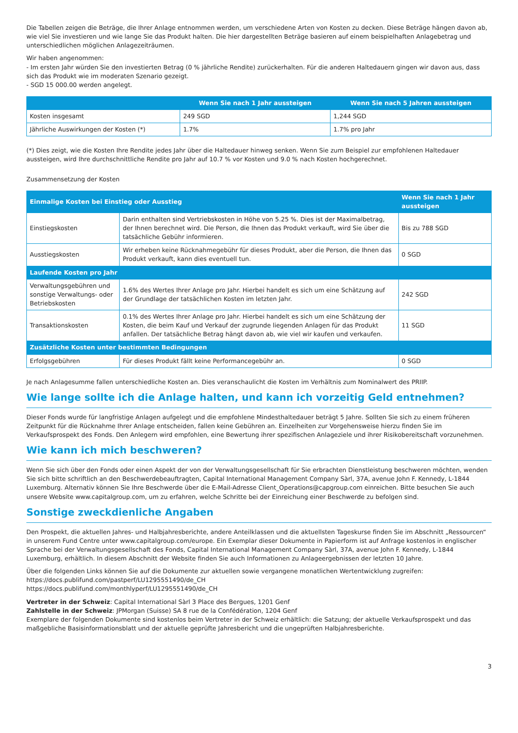Die Tabellen zeigen die Beträge, die Ihrer Anlage entnommen werden, um verschiedene Arten von Kosten zu decken. Diese Beträge hängen davon ab, wie viel Sie investieren und wie lange Sie das Produkt halten. Die hier dargestellten Beträge basieren auf einem beispielhaften Anlagebetrag und unterschiedlichen möglichen Anlagezeiträumen.
Wir haben angenommen:
- Im ersten Jahr würden Sie den investierten Betrag (0 % jährliche Rendite) zurückerhalten. Für die anderen Haltedauern gingen wir davon aus, dass sich das Produkt wie im moderaten Szenario gezeigt.
- SGD 15 000.00 werden angelegt.
| | Wenn Sie nach 1 Jahr aussteigen | Wenn Sie nach 5 Jahren aussteigen |
| --- | --- | --- |
| Kosten insgesamt | 249 SGD | 1,244 SGD |
| Jährliche Auswirkungen der Kosten (*) | 1.7% | 1.7% pro Jahr |
(*) Dies zeigt, wie die Kosten Ihre Rendite jedes Jahr über die Haltedauer hinweg senken. Wenn Sie zum Beispiel zur empfohlenen Haltedauer aussteigen, wird Ihre durchschnittliche Rendite pro Jahr auf 10.7 % vor Kosten und 9.0 % nach Kosten hochgerechnet.
Zusammensetzung der Kosten
| Einmalige Kosten bei Einstieg oder Ausstieg | | Wenn Sie nach 1 Jahr aussteigen |
| --- | --- | --- |
| Einstiegskosten | Darin enthalten sind Vertriebskosten in Höhe von 5.25 %. Dies ist der Maximalbetrag, der Ihnen berechnet wird. Die Person, die Ihnen das Produkt verkauft, wird Sie über die tatsächliche Gebühr informieren. | Bis zu 788 SGD |
| Ausstiegskosten | Wir erheben keine Rücknahmegebühr für dieses Produkt, aber die Person, die Ihnen das Produkt verkauft, kann dies eventuell tun. | 0 SGD |
| Laufende Kosten pro Jahr | | |
| Verwaltungsgebühren und sonstige Verwaltungs- oder Betriebskosten | 1.6% des Wertes Ihrer Anlage pro Jahr. Hierbei handelt es sich um eine Schätzung auf der Grundlage der tatsächlichen Kosten im letzten Jahr. | 242 SGD |
| Transaktionskosten | 0.1% des Wertes Ihrer Anlage pro Jahr. Hierbei handelt es sich um eine Schätzung der Kosten, die beim Kauf und Verkauf der zugrunde liegenden Anlagen für das Produkt anfallen. Der tatsächliche Betrag hängt davon ab, wie viel wir kaufen und verkaufen. | 11 SGD |
| Zusätzliche Kosten unter bestimmten Bedingungen | | |
| Erfolgsgebühren | Für dieses Produkt fällt keine Performancegebühr an. | 0 SGD |
Je nach Anlagesumme fallen unterschiedliche Kosten an. Dies veranschaulicht die Kosten im Verhältnis zum Nominalwert des PRIIP.
Wie lange sollte ich die Anlage halten, und kann ich vorzeitig Geld entnehmen?
Dieser Fonds wurde für langfristige Anlagen aufgelegt und die empfohlene Mindesthaltedauer beträgt 5 Jahre. Sollten Sie sich zu einem früheren Zeitpunkt für die Rücknahme Ihrer Anlage entscheiden, fallen keine Gebühren an. Einzelheiten zur Vorgehensweise hierzu finden Sie im Verkaufsprospekt des Fonds. Den Anlegern wird empfohlen, eine Bewertung ihrer spezifischen Anlageziele und ihrer Risikobereitschaft vorzunehmen.
Wie kann ich mich beschweren?
Wenn Sie sich über den Fonds oder einen Aspekt der von der Verwaltungsgesellschaft für Sie erbrachten Dienstleistung beschweren möchten, wenden Sie sich bitte schriftlich an den Beschwerdebeauftragten, Capital International Management Company Sàrl, 37A, avenue John F. Kennedy, L-1844 Luxemburg. Alternativ können Sie Ihre Beschwerde über die E-Mail-Adresse Client_Operations@capgroup.com einreichen. Bitte besuchen Sie auch unsere Website www.capitalgroup.com, um zu erfahren, welche Schritte bei der Einreichung einer Beschwerde zu befolgen sind.
Sonstige zweckdienliche Angaben
Den Prospekt, die aktuellen Jahres- und Halbjahresberichte, andere Anteilklassen und die aktuellsten Tageskurse finden Sie im Abschnitt „Ressourcen“ in unserem Fund Centre unter www.capitalgroup.com/europe. Ein Exemplar dieser Dokumente in Papierform ist auf Anfrage kostenlos in englischer Sprache bei der Verwaltungsgesellschaft des Fonds, Capital International Management Company Sàrl, 37A, avenue John F. Kennedy, L-1844 Luxemburg, erhältlich. In diesem Abschnitt der Website finden Sie auch Informationen zu Anlageergebnissen der letzten 10 Jahre.
Über die folgenden Links können Sie auf die Dokumente zur aktuellen sowie vergangene monatlichen Wertentwicklung zugreifen:
https://docs.publifund.com/pastperf/LU1295551490/de_CH
https://docs.publifund.com/monthlyperf/LU1295551490/de_CH
Vertreter in der Schweiz: Capital International Sàrl 3 Place des Bergues, 1201 Genf
Zahlstelle in der Schweiz: JPMorgan (Suisse) SA 8 rue de la Confédération, 1204 Genf
Exemplare der folgenden Dokumente sind kostenlos beim Vertreter in der Schweiz erhältlich: die Satzung; der aktuelle Verkaufsprospekt und das maßgebliche Basisinformationsblatt und der aktuelle geprüfte Jahresbericht und die ungeprüften Halbjahresberichte.
3